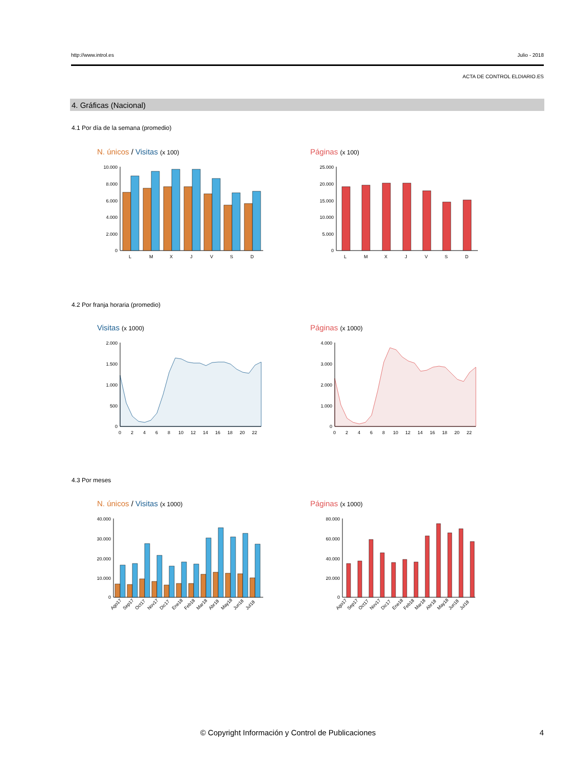http://www.introl.es Julio - 2018
ACTA DE CONTROL ELDIARIO.ES
4. Gráficas (Nacional)
4.1 Por día de la semana (promedio)
N. únicos / Visitas (x 100) Páginas (x 100)
10.000
8.000
6.000
4.000
2.000
0
L
M
X
J
V
S
D
25.000
20.000
15.000
10.000
5.000
0
L
M
X
J
V
S
D
4.2 Por franja horaria (promedio)
Visitas (x 1000) Páginas (x 1000)
2.000
1.500
1.000
500
0
0
2
4
6
8
10
12
14
16
18
20
22
4.000
3.000
2.000
1.000
0
0
2
4
6
8
10
12
14
16
18
20
22
4.3 Por meses
N. únicos / Visitas (x 1000) Páginas (x 1000)
40.000
30.000
20.000
10.000
0
Ago17
Sep17
Oct17
Nov17
Dic17
Ene18
Feb18
Mar18
Abr18
May18
Jun18
Jul18
80.000
60.000
40.000
20.000
0
Ago17
Sep17
Oct17
Nov17
Dic17
Ene18
Feb18
Mar18
Abr18
May18
Jun18
Jul18
© Copyright Información y Control de Publicaciones 4